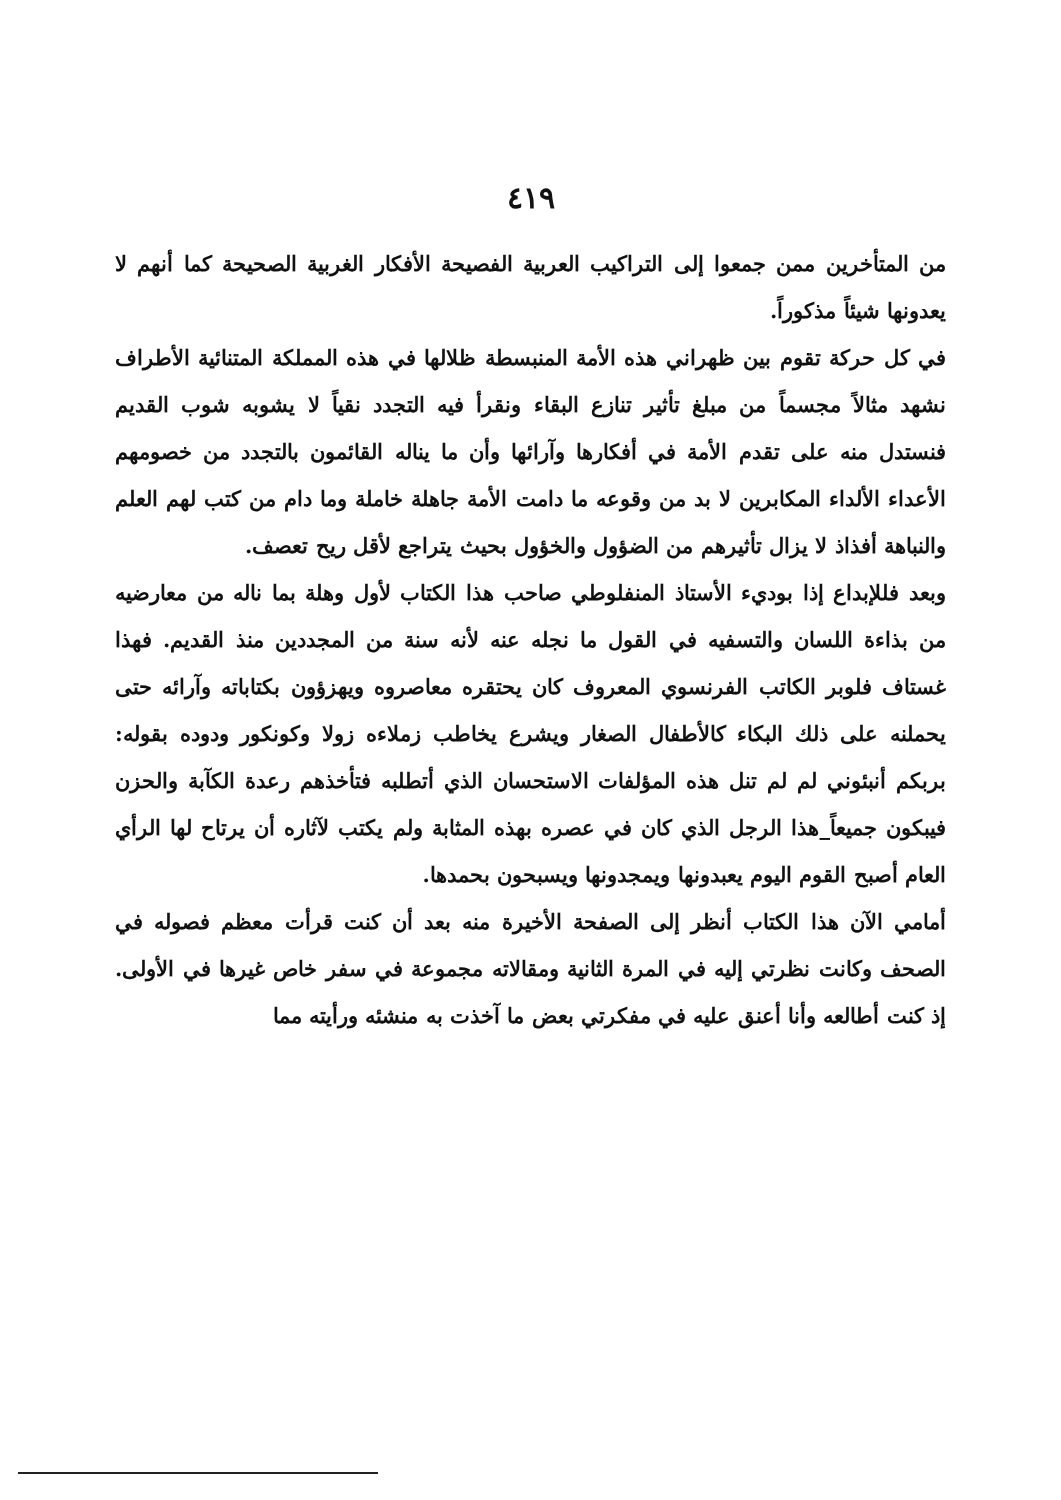٤١٩
من المتأخرين ممن جمعوا إلى التراكيب العربية الفصيحة الأفكار الغربية الصحيحة كما أنهم لا يعدونها شيئاً مذكوراً.
في كل حركة تقوم بين ظهراني هذه الأمة المنبسطة ظلالها في هذه المملكة المتنائية الأطراف نشهد مثالاً مجسماً من مبلغ تأثير تنازع البقاء ونقرأ فيه التجدد نقياً لا يشوبه شوب القديم فنستدل منه على تقدم الأمة في أفكارها وآرائها وأن ما يناله القائمون بالتجدد من خصومهم الأعداء الألداء المكابرين لا بد من وقوعه ما دامت الأمة جاهلة خاملة وما دام من كتب لهم العلم والنباهة أفذاذ لا يزال تأثيرهم من الضؤول والخؤول بحيث يتراجع لأقل ريح تعصف.
وبعد فللإبداع إذا بوديء الأستاذ المنفلوطي صاحب هذا الكتاب لأول وهلة بما ناله من معارضيه من بذاءة اللسان والتسفيه في القول ما نجله عنه لأنه سنة من المجددين منذ القديم. فهذا غستاف فلوبر الكاتب الفرنسوي المعروف كان يحتقره معاصروه ويهزؤون بكتاباته وآرائه حتى يحملنه على ذلك البكاء كالأطفال الصغار ويشرع يخاطب زملاءه زولا وكونكور ودوده بقوله: بربكم أنبئوني لم لم تنل هذه المؤلفات الاستحسان الذي أتطلبه فتأخذهم رعدة الكآبة والحزن فيبكون جميعاً_هذا الرجل الذي كان في عصره بهذه المثابة ولم يكتب لآثاره أن يرتاح لها الرأي العام أصبح القوم اليوم يعبدونها ويمجدونها ويسبحون بحمدها.
أمامي الآن هذا الكتاب أنظر إلى الصفحة الأخيرة منه بعد أن كنت قرأت معظم فصوله في الصحف وكانت نظرتي إليه في المرة الثانية ومقالاته مجموعة في سفر خاص غيرها في الأولى. إذ كنت أطالعه وأنا أعنق عليه في مفكرتي بعض ما آخذت به منشئه ورأيته مما